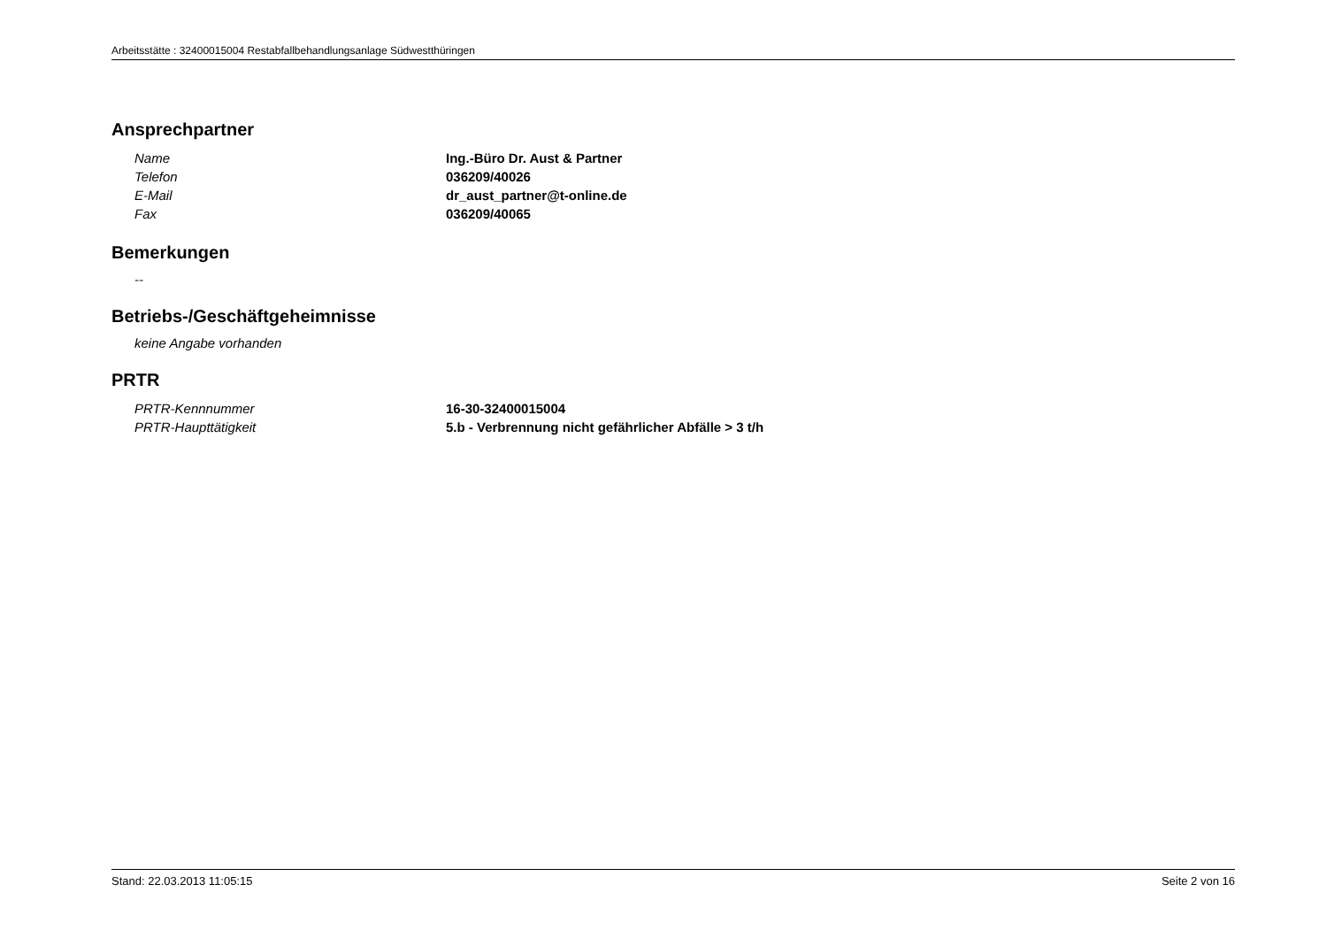Arbeitsstätte : 32400015004 Restabfallbehandlungsanlage Südwestthüringen
Ansprechpartner
Name Ing.-Büro Dr. Aust & Partner
Telefon 036209/40026
E-Mail dr_aust_partner@t-online.de
Fax 036209/40065
Bemerkungen
--
Betriebs-/Geschäftgeheimnisse
keine Angabe vorhanden
PRTR
PRTR-Kennnummer 16-30-32400015004
PRTR-Haupttätigkeit 5.b - Verbrennung nicht gefährlicher Abfälle > 3 t/h
Stand: 22.03.2013 11:05:15 Seite 2 von 16